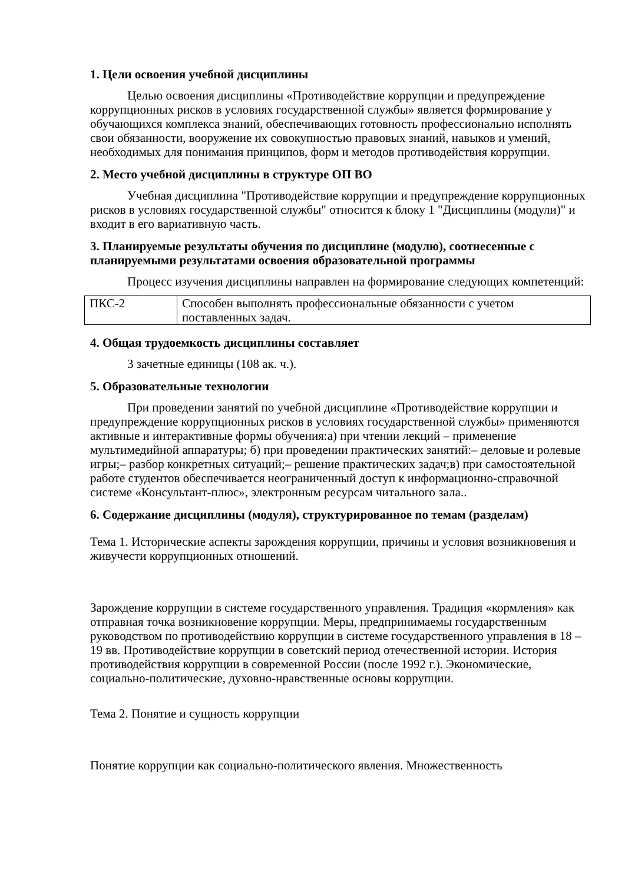1. Цели освоения учебной дисциплины
Целью освоения дисциплины «Противодействие коррупции и предупреждение коррупционных рисков в условиях государственной службы» является формирование у обучающихся комплекса знаний, обеспечивающих готовность профессионально исполнять свои обязанности, вооружение их совокупностью правовых знаний, навыков и умений, необходимых для понимания принципов, форм и методов противодействия коррупции.
2. Место учебной дисциплины в структуре ОП ВО
Учебная дисциплина "Противодействие коррупции и предупреждение коррупционных рисков в условиях государственной службы" относится к блоку 1 "Дисциплины (модули)" и входит в его вариативную часть.
3. Планируемые результаты обучения по дисциплине (модулю), соотнесенные с планируемыми результатами освоения образовательной программы
Процесс изучения дисциплины направлен на формирование следующих компетенций:
| ПКС-2 | Способен выполнять профессиональные обязанности с учетом поставленных задач. |
4. Общая трудоемкость дисциплины составляет
3 зачетные единицы (108 ак. ч.).
5. Образовательные технологии
При проведении занятий по учебной дисциплине «Противодействие коррупции и предупреждение коррупционных рисков в условиях государственной службы» применяются активные и интерактивные формы обучения:а) при чтении лекций – применение мультимедийной аппаратуры; б) при проведении практических занятий:– деловые и ролевые игры;– разбор конкретных ситуаций;– решение практических задач;в) при самостоятельной работе студентов обеспечивается неограниченный доступ к информационно-справочной системе «Консультант-плюс», электронным ресурсам читального зала..
6. Содержание дисциплины (модуля), структурированное по темам (разделам)
Тема 1. Исторические аспекты зарождения коррупции, причины и условия возникновения и живучести коррупционных отношений.
Зарождение коррупции в системе государственного управления. Традиция «кормления» как отправная точка возникновение коррупции. Меры, предпринимаемы государственным руководством по противодействию коррупции в системе государственного управления в 18 – 19 вв. Противодействие коррупции в советский период отечественной истории. История противодействия коррупции в современной России (после 1992 г.). Экономические, социально-политические, духовно-нравственные основы коррупции.
Тема 2. Понятие и сущность коррупции
Понятие коррупции как социально-политического явления. Множественность